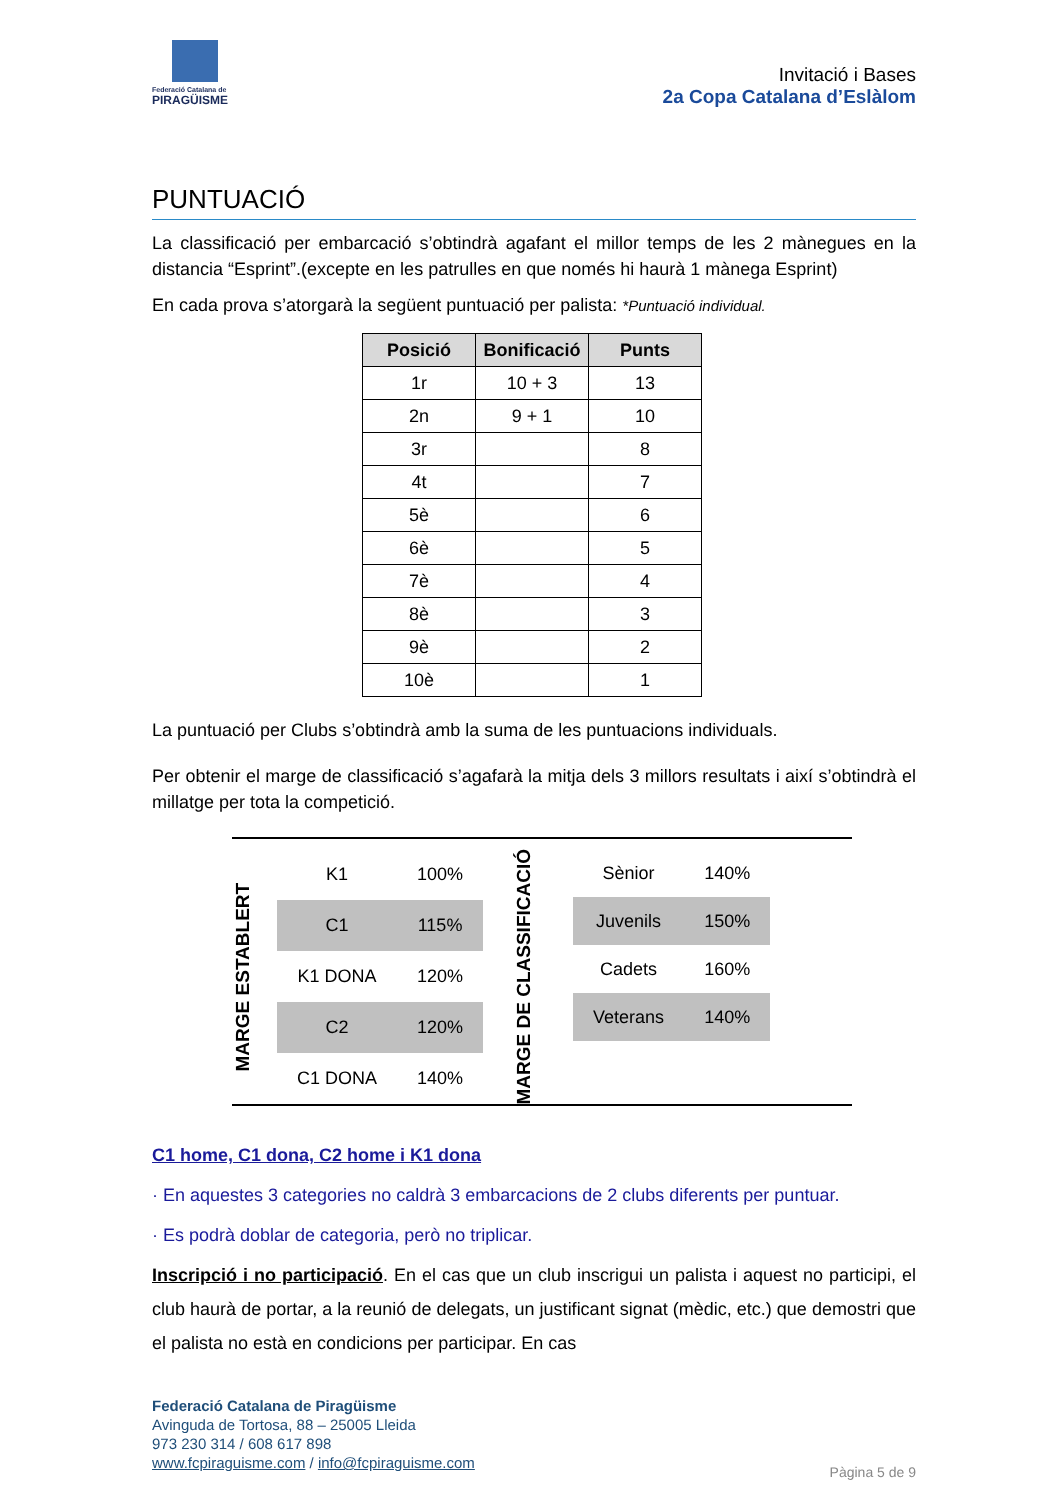Federació Catalana de
PIRAGÜISME
Invitació i Bases
2a Copa Catalana d’Eslàlom
PUNTUACIÓ
La classificació per embarcació s’obtindrà agafant el millor temps de les 2 mànegues en la distancia “Esprint”.(excepte en les patrulles en que només hi haurà 1 mànega Esprint)
En cada prova s’atorgarà la següent puntuació per palista: *Puntuació individual.
| Posició | Bonificació | Punts |
| --- | --- | --- |
| 1r | 10 + 3 | 13 |
| 2n | 9 + 1 | 10 |
| 3r | | 8 |
| 4t | | 7 |
| 5è | | 6 |
| 6è | | 5 |
| 7è | | 4 |
| 8è | | 3 |
| 9è | | 2 |
| 10è | | 1 |
La puntuació per Clubs s’obtindrà amb la suma de les puntuacions individuals.
Per obtenir el marge de classificació s’agafarà la mitja dels 3 millors resultats i així s’obtindrà el millatge per tota la competició.
MARGE ESTABLERT
| K1 | 100% |
| C1 | 115% |
| K1 DONA | 120% |
| C2 | 120% |
| C1 DONA | 140% |
MARGE DE CLASSIFICACIÓ
| Sènior | 140% |
| Juvenils | 150% |
| Cadets | 160% |
| Veterans | 140% |
C1 home, C1 dona, C2 home i K1 dona
· En aquestes 3 categories no caldrà 3 embarcacions de 2 clubs diferents per puntuar.
· Es podrà doblar de categoria, però no triplicar.
Inscripció i no participació. En el cas que un club inscrigui un palista i aquest no participi, el club haurà de portar, a la reunió de delegats, un justificant signat (mèdic, etc.) que demostri que el palista no està en condicions per participar. En cas
Federació Catalana de Piragüisme
Avinguda de Tortosa, 88 – 25005 Lleida
973 230 314 / 608 617 898
www.fcpiraguisme.com / info@fcpiraguisme.com
Pàgina 5 de 9